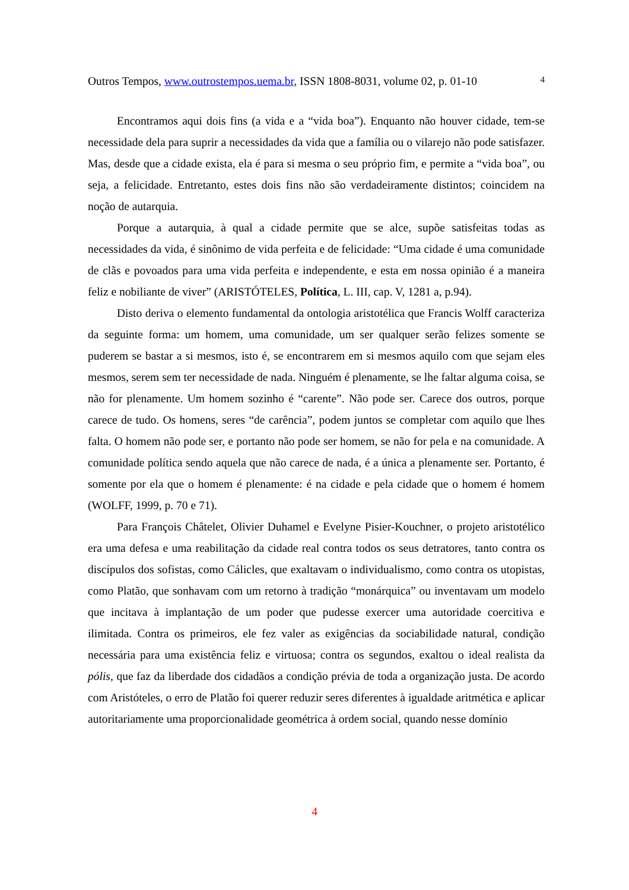Outros Tempos, www.outrostempos.uema.br, ISSN 1808-8031, volume 02, p. 01-10 4
Encontramos aqui dois fins (a vida e a “vida boa”). Enquanto não houver cidade, tem-se necessidade dela para suprir a necessidades da vida que a família ou o vilarejo não pode satisfazer. Mas, desde que a cidade exista, ela é para si mesma o seu próprio fim, e permite a “vida boa”, ou seja, a felicidade. Entretanto, estes dois fins não são verdadeiramente distintos; coincidem na noção de autarquia.
Porque a autarquia, à qual a cidade permite que se alce, supõe satisfeitas todas as necessidades da vida, é sinônimo de vida perfeita e de felicidade: “Uma cidade é uma comunidade de clãs e povoados para uma vida perfeita e independente, e esta em nossa opinião é a maneira feliz e nobiliante de viver” (ARISTÓTELES, Política, L. III, cap. V, 1281 a, p.94).
Disto deriva o elemento fundamental da ontologia aristotélica que Francis Wolff caracteriza da seguinte forma: um homem, uma comunidade, um ser qualquer serão felizes somente se puderem se bastar a si mesmos, isto é, se encontrarem em si mesmos aquilo com que sejam eles mesmos, serem sem ter necessidade de nada. Ninguém é plenamente, se lhe faltar alguma coisa, se não for plenamente. Um homem sozinho é “carente”. Não pode ser. Carece dos outros, porque carece de tudo. Os homens, seres “de carência”, podem juntos se completar com aquilo que lhes falta. O homem não pode ser, e portanto não pode ser homem, se não for pela e na comunidade. A comunidade política sendo aquela que não carece de nada, é a única a plenamente ser. Portanto, é somente por ela que o homem é plenamente: é na cidade e pela cidade que o homem é homem (WOLFF, 1999, p. 70 e 71).
Para François Châtelet, Olivier Duhamel e Evelyne Pisier-Kouchner, o projeto aristotélico era uma defesa e uma reabilitação da cidade real contra todos os seus detratores, tanto contra os discípulos dos sofistas, como Cálicles, que exaltavam o individualismo, como contra os utopistas, como Platão, que sonhavam com um retorno à tradição “monárquica” ou inventavam um modelo que incitava à implantação de um poder que pudesse exercer uma autoridade coercitiva e ilimitada. Contra os primeiros, ele fez valer as exigências da sociabilidade natural, condição necessária para uma existência feliz e virtuosa; contra os segundos, exaltou o ideal realista da pólis, que faz da liberdade dos cidadãos a condição prévia de toda a organização justa. De acordo com Aristóteles, o erro de Platão foi querer reduzir seres diferentes à igualdade aritmética e aplicar autoritariamente uma proporcionalidade geométrica à ordem social, quando nesse domínio
4